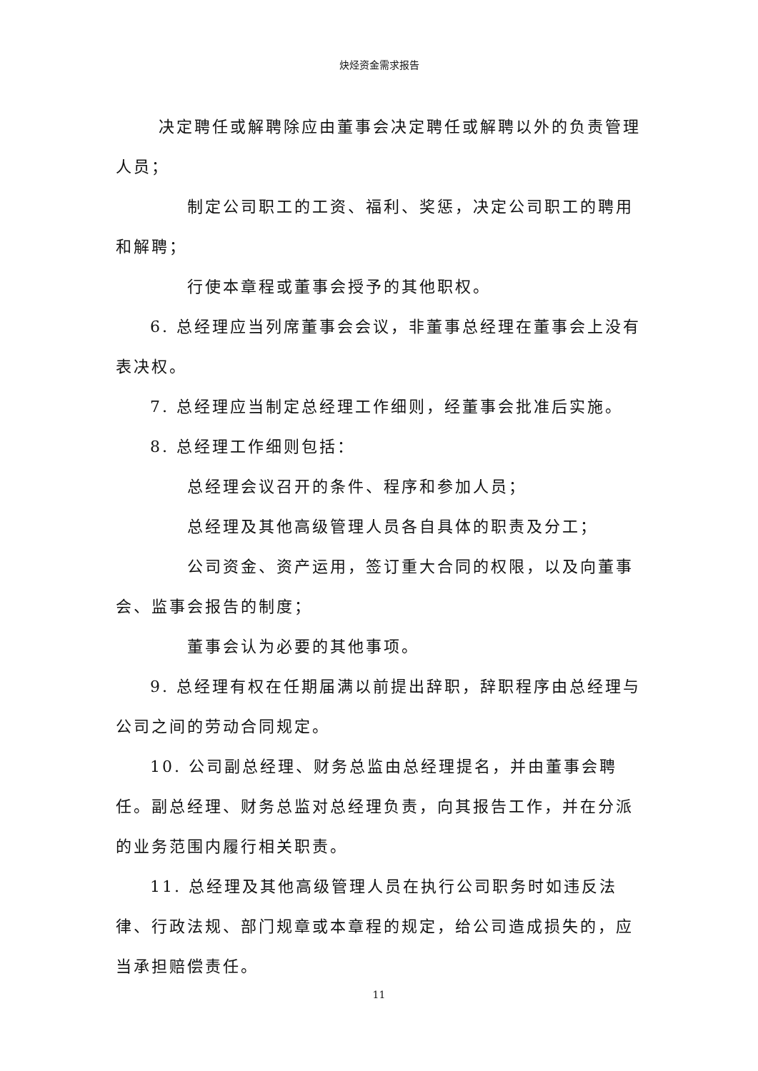炔烃资金需求报告
决定聘任或解聘除应由董事会决定聘任或解聘以外的负责管理人员；
制定公司职工的工资、福利、奖惩，决定公司职工的聘用和解聘；
行使本章程或董事会授予的其他职权。
6. 总经理应当列席董事会会议，非董事总经理在董事会上没有表决权。
7. 总经理应当制定总经理工作细则，经董事会批准后实施。
8. 总经理工作细则包括：
总经理会议召开的条件、程序和参加人员；
总经理及其他高级管理人员各自具体的职责及分工；
公司资金、资产运用，签订重大合同的权限，以及向董事会、监事会报告的制度；
董事会认为必要的其他事项。
9. 总经理有权在任期届满以前提出辞职，辞职程序由总经理与公司之间的劳动合同规定。
10. 公司副总经理、财务总监由总经理提名，并由董事会聘任。副总经理、财务总监对总经理负责，向其报告工作，并在分派的业务范围内履行相关职责。
11. 总经理及其他高级管理人员在执行公司职务时如违反法律、行政法规、部门规章或本章程的规定，给公司造成损失的，应当承担赔偿责任。
11